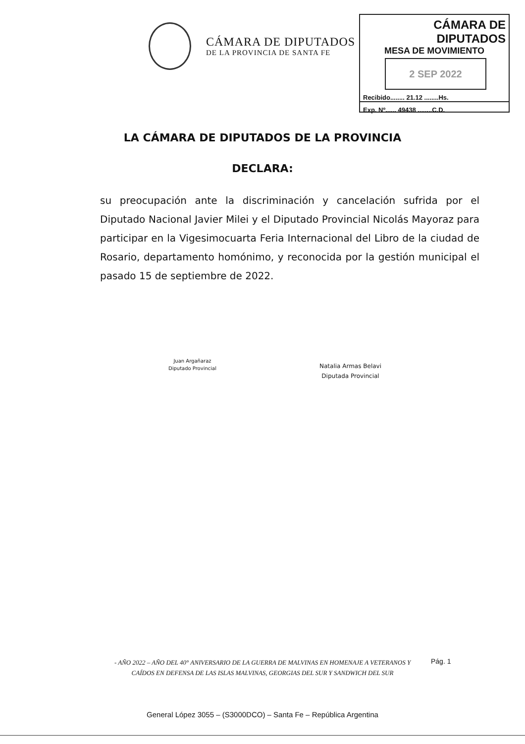CÁMARA DE DIPUTADOS
DE LA PROVINCIA DE SANTA FE
CÁMARA DE DIPUTADOS
MESA DE MOVIMIENTO
2 SEP 2022
Recibido........ 21.12 ........Hs.
Exp. Nº...... 49438 ........C.D.
LA CÁMARA DE DIPUTADOS DE LA PROVINCIA
DECLARA:
su preocupación ante la discriminación y cancelación sufrida por el Diputado Nacional Javier Milei y el Diputado Provincial Nicolás Mayoraz para participar en la Vigesimocuarta Feria Internacional del Libro de la ciudad de Rosario, departamento homónimo, y reconocida por la gestión municipal el pasado 15 de septiembre de 2022.
Juan Argañaraz
Diputado Provincial
Natalia Armas Belavi
Diputada Provincial
- AÑO 2022 – AÑO DEL 40° ANIVERSARIO DE LA GUERRA DE MALVINAS EN HOMENAJE A VETERANOS Y CAÍDOS EN DEFENSA DE LAS ISLAS MALVINAS, GEORGIAS DEL SUR Y SANDWICH DEL SUR
Pág. 1
General López 3055 – (S3000DCO) – Santa Fe – República Argentina